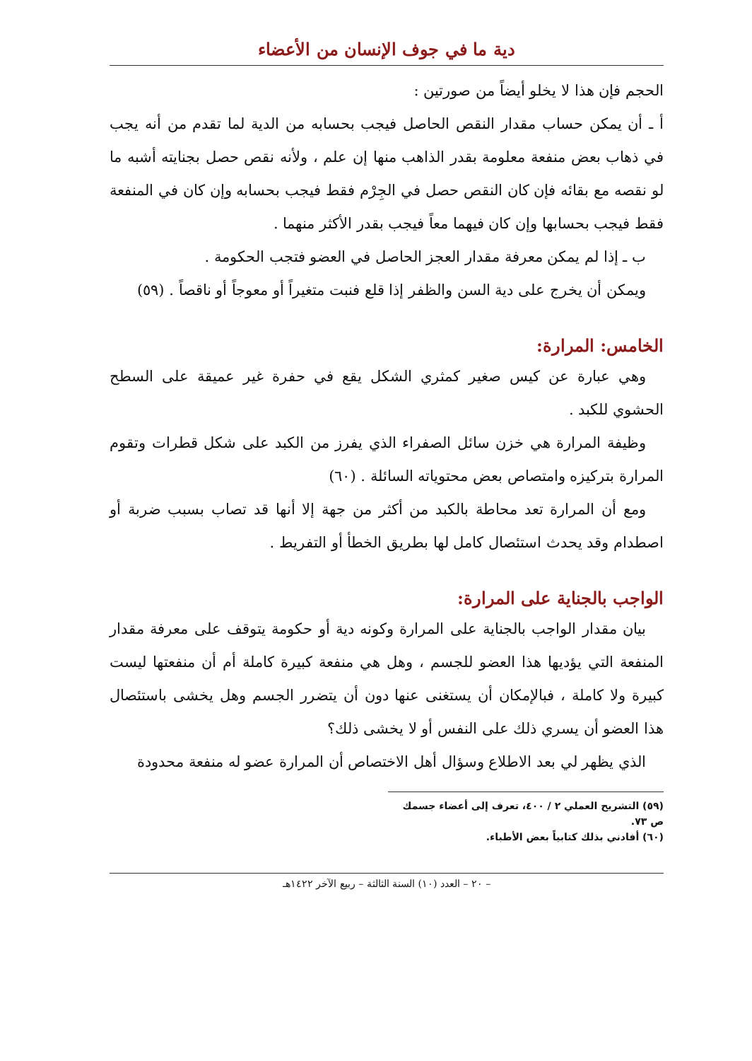دية ما في جوف الإنسان من الأعضاء
الحجم فإن هذا لا يخلو أيضاً من صورتين :
أ ـ أن يمكن حساب مقدار النقص الحاصل فيجب بحسابه من الدية لما تقدم من أنه يجب في ذهاب بعض منفعة معلومة بقدر الذاهب منها إن علم ، ولأنه نقص حصل بجنايته أشبه ما لو نقصه مع بقائه فإن كان النقص حصل في الجِرْم فقط فيجب بحسابه وإن كان في المنفعة فقط فيجب بحسابها وإن كان فيهما معاً فيجب بقدر الأكثر منهما .
ب ـ إذا لم يمكن معرفة مقدار العجز الحاصل في العضو فتجب الحكومة .
ويمكن أن يخرج على دية السن والظفر إذا قلع فنبت متغيراً أو معوجاً أو ناقصاً . (٥٩)
الخامس: المرارة:
وهي عبارة عن كيس صغير كمثري الشكل يقع في حفرة غير عميقة على السطح الحشوي للكبد .
وظيفة المرارة هي خزن سائل الصفراء الذي يفرز من الكبد على شكل قطرات وتقوم المرارة بتركيزه وامتصاص بعض محتوياته السائلة . (٦٠)
ومع أن المرارة تعد محاطة بالكبد من أكثر من جهة إلا أنها قد تصاب بسبب ضربة أو اصطدام وقد يحدث استئصال كامل لها بطريق الخطأ أو التفريط .
الواجب بالجناية على المرارة:
بيان مقدار الواجب بالجناية على المرارة وكونه دية أو حكومة يتوقف على معرفة مقدار المنفعة التي يؤديها هذا العضو للجسم ، وهل هي منفعة كبيرة كاملة أم أن منفعتها ليست كبيرة ولا كاملة ، فبالإمكان أن يستغنى عنها دون أن يتضرر الجسم وهل يخشى باستئصال هذا العضو أن يسري ذلك على النفس أو لا يخشى ذلك؟
الذي يظهر لي بعد الاطلاع وسؤال أهل الاختصاص أن المرارة عضو له منفعة محدودة
(٥٩) التشريح العملي ٢ / ٤٠٠، تعرف إلى أعضاء جسمك ص ٧٣.
(٦٠) أفادني بذلك كتابياً بعض الأطباء.
– ٢٠ – العدد (١٠) السنة الثالثة – ربيع الآخر ١٤٢٢هـ